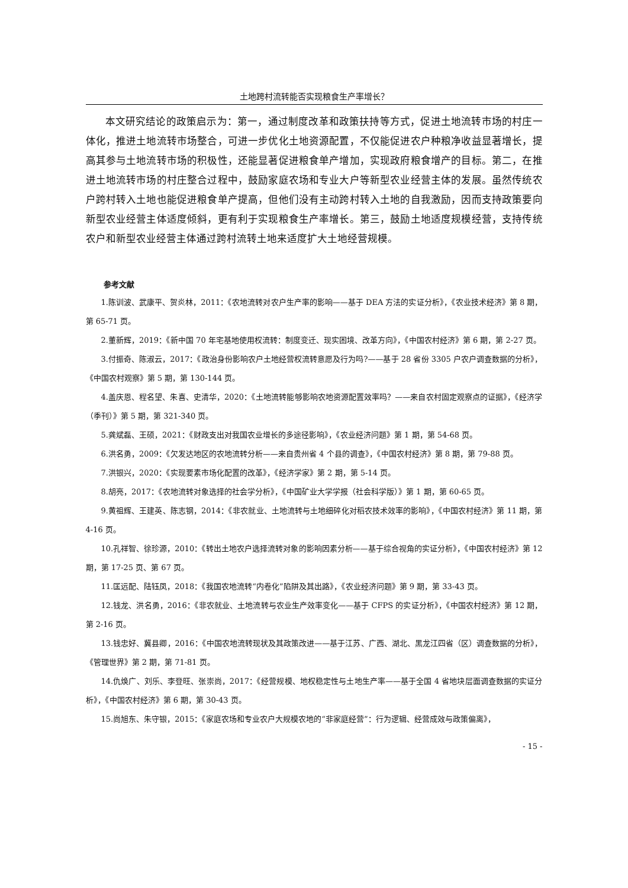土地跨村流转能否实现粮食生产率增长？
本文研究结论的政策启示为：第一，通过制度改革和政策扶持等方式，促进土地流转市场的村庄一体化，推进土地流转市场整合，可进一步优化土地资源配置，不仅能促进农户种粮净收益显著增长，提高其参与土地流转市场的积极性，还能显著促进粮食单产增加，实现政府粮食增产的目标。第二，在推进土地流转市场的村庄整合过程中，鼓励家庭农场和专业大户等新型农业经营主体的发展。虽然传统农户跨村转入土地也能促进粮食单产提高，但他们没有主动跨村转入土地的自我激励，因而支持政策要向新型农业经营主体适度倾斜，更有利于实现粮食生产率增长。第三，鼓励土地适度规模经营，支持传统农户和新型农业经营主体通过跨村流转土地来适度扩大土地经营规模。
参考文献
1.陈训波、武康平、贺炎林，2011：《农地流转对农户生产率的影响——基于 DEA 方法的实证分析》，《农业技术经济》第 8 期，第 65-71 页。
2.董新辉，2019：《新中国 70 年宅基地使用权流转：制度变迁、现实困境、改革方向》，《中国农村经济》第 6 期，第 2-27 页。
3.付振奇、陈淑云，2017：《政治身份影响农户土地经营权流转意愿及行为吗?——基于 28 省份 3305 户农户调查数据的分析》，《中国农村观察》第 5 期，第 130-144 页。
4.盖庆恩、程名望、朱喜、史清华，2020：《土地流转能够影响农地资源配置效率吗？——来自农村固定观察点的证据》，《经济学（季刊）》第 5 期，第 321-340 页。
5.龚斌磊、王硕，2021：《财政支出对我国农业增长的多途径影响》，《农业经济问题》第 1 期，第 54-68 页。
6.洪名勇，2009：《欠发达地区的农地流转分析——来自贵州省 4 个县的调查》，《中国农村经济》第 8 期，第 79-88 页。
7.洪银兴，2020：《实现要素市场化配置的改革》，《经济学家》第 2 期，第 5-14 页。
8.胡亮，2017：《农地流转对象选择的社会学分析》，《中国矿业大学学报（社会科学版）》第 1 期，第 60-65 页。
9.黄祖辉、王建英、陈志钢，2014：《非农就业、土地流转与土地细碎化对稻农技术效率的影响》，《中国农村经济》第 11 期，第 4-16 页。
10.孔祥智、徐珍源，2010：《转出土地农户选择流转对象的影响因素分析——基于综合视角的实证分析》，《中国农村经济》第 12 期，第 17-25 页、第 67 页。
11.匡远配、陆钰凤，2018：《我国农地流转“内卷化”陷阱及其出路》，《农业经济问题》第 9 期，第 33-43 页。
12.钱龙、洪名勇，2016：《非农就业、土地流转与农业生产效率变化——基于 CFPS 的实证分析》，《中国农村经济》第 12 期，第 2-16 页。
13.钱忠好、冀县卿，2016：《中国农地流转现状及其政策改进——基于江苏、广西、湖北、黑龙江四省（区）调查数据的分析》，《管理世界》第 2 期，第 71-81 页。
14.仇焕广、刘乐、李登旺、张崇尚，2017：《经营规模、地权稳定性与土地生产率——基于全国 4 省地块层面调查数据的实证分析》，《中国农村经济》第 6 期，第 30-43 页。
15.尚旭东、朱守银，2015：《家庭农场和专业农户大规模农地的“非家庭经营”：行为逻辑、经营成效与政策偏离》，
- 15 -